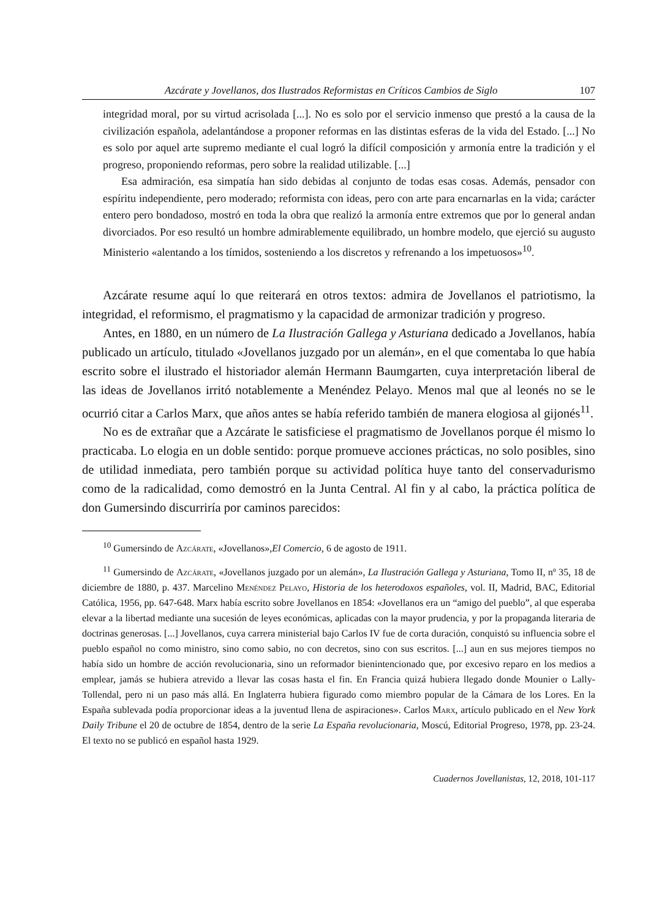Azcárate y Jovellanos, dos Ilustrados Reformistas en Críticos Cambios de Siglo 107
integridad moral, por su virtud acrisolada [...]. No es solo por el servicio inmenso que prestó a la causa de la civilización española, adelantándose a proponer reformas en las distintas esferas de la vida del Estado. [...] No es solo por aquel arte supremo mediante el cual logró la difícil composición y armonía entre la tradición y el progreso, proponiendo reformas, pero sobre la realidad utilizable. [...]
Esa admiración, esa simpatía han sido debidas al conjunto de todas esas cosas. Además, pensador con espíritu independiente, pero moderado; reformista con ideas, pero con arte para encarnarlas en la vida; carácter entero pero bondadoso, mostró en toda la obra que realizó la armonía entre extremos que por lo general andan divorciados. Por eso resultó un hombre admirablemente equilibrado, un hombre modelo, que ejerció su augusto Ministerio «alentando a los tímidos, sosteniendo a los discretos y refrenando a los impetuosos»<sup>10</sup>.
Azcárate resume aquí lo que reiterará en otros textos: admira de Jovellanos el patriotismo, la integridad, el reformismo, el pragmatismo y la capacidad de armonizar tradición y progreso.
Antes, en 1880, en un número de La Ilustración Gallega y Asturiana dedicado a Jovellanos, había publicado un artículo, titulado «Jovellanos juzgado por un alemán», en el que comentaba lo que había escrito sobre el ilustrado el historiador alemán Hermann Baumgarten, cuya interpretación liberal de las ideas de Jovellanos irritó notablemente a Menéndez Pelayo. Menos mal que al leonés no se le ocurrió citar a Carlos Marx, que años antes se había referido también de manera elogiosa al gijonés<sup>11</sup>.
No es de extrañar que a Azcárate le satisficiese el pragmatismo de Jovellanos porque él mismo lo practicaba. Lo elogia en un doble sentido: porque promueve acciones prácticas, no solo posibles, sino de utilidad inmediata, pero también porque su actividad política huye tanto del conservadurismo como de la radicalidad, como demostró en la Junta Central. Al fin y al cabo, la práctica política de don Gumersindo discurriría por caminos parecidos:
<sup>10</sup> Gumersindo de Azcárate, «Jovellanos»,El Comercio, 6 de agosto de 1911.
<sup>11</sup> Gumersindo de Azcárate, «Jovellanos juzgado por un alemán», La Ilustración Gallega y Asturiana, Tomo II, nº 35, 18 de diciembre de 1880, p. 437. Marcelino Menéndez Pelayo, Historia de los heterodoxos españoles, vol. II, Madrid, BAC, Editorial Católica, 1956, pp. 647-648. Marx había escrito sobre Jovellanos en 1854: «Jovellanos era un “amigo del pueblo”, al que esperaba elevar a la libertad mediante una sucesión de leyes económicas, aplicadas con la mayor prudencia, y por la propaganda literaria de doctrinas generosas. [...] Jovellanos, cuya carrera ministerial bajo Carlos IV fue de corta duración, conquistó su influencia sobre el pueblo español no como ministro, sino como sabio, no con decretos, sino con sus escritos. [...] aun en sus mejores tiempos no había sido un hombre de acción revolucionaria, sino un reformador bienintencionado que, por excesivo reparo en los medios a emplear, jamás se hubiera atrevido a llevar las cosas hasta el fin. En Francia quizá hubiera llegado donde Mounier o Lally-Tollendal, pero ni un paso más allá. En Inglaterra hubiera figurado como miembro popular de la Cámara de los Lores. En la España sublevada podía proporcionar ideas a la juventud llena de aspiraciones». Carlos Marx, artículo publicado en el New York Daily Tribune el 20 de octubre de 1854, dentro de la serie La España revolucionaria, Moscú, Editorial Progreso, 1978, pp. 23-24. El texto no se publicó en español hasta 1929.
Cuadernos Jovellanistas, 12, 2018, 101-117